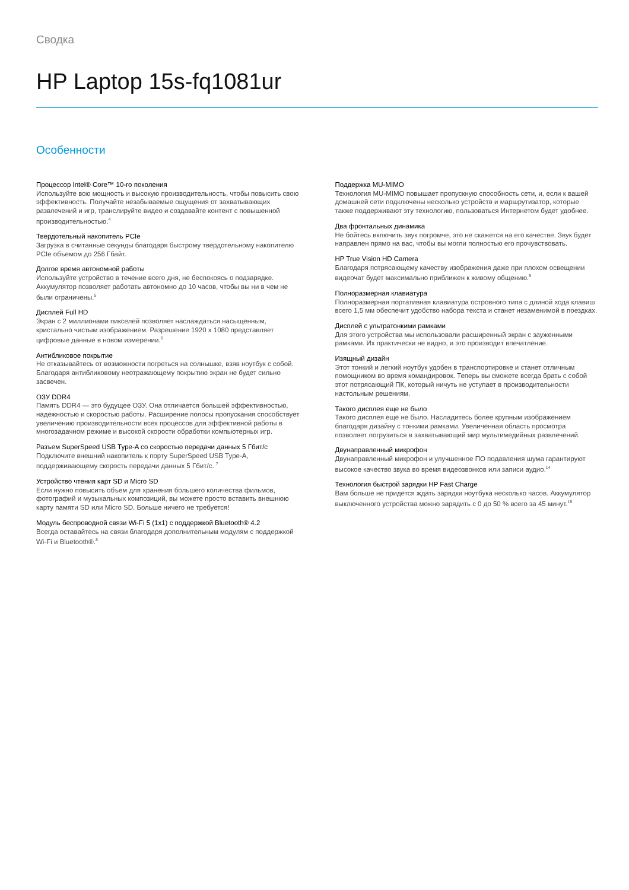Сводка
HP Laptop 15s-fq1081ur
Особенности
Процессор Intel® Core™ 10-го поколения
Используйте всю мощность и высокую производительность, чтобы повысить свою эффективность. Получайте незабываемые ощущения от захватывающих развлечений и игр, транслируйте видео и создавайте контент с повышенной производительностью.<sup>4</sup>
Твердотельный накопитель PCIe
Загрузка в считанные секунды благодаря быстрому твердотельному накопителю PCIe объемом до 256 Гбайт.
Долгое время автономной работы
Используйте устройство в течение всего дня, не беспокоясь о подзарядке. Аккумулятор позволяет работать автономно до 10 часов, чтобы вы ни в чем не были ограничены.<sup>5</sup>
Дисплей Full HD
Экран с 2 миллионами пикселей позволяет наслаждаться насыщенным, кристально чистым изображением. Разрешение 1920 x 1080 представляет цифровые данные в новом измерении.<sup>6</sup>
Антибликовое покрытие
Не отказывайтесь от возможности погреться на солнышке, взяв ноутбук с собой. Благодаря антибликовому неотражающему покрытию экран не будет сильно засвечен.
ОЗУ DDR4
Память DDR4 — это будущее ОЗУ. Она отличается большей эффективностью, надежностью и скоростью работы. Расширение полосы пропускания способствует увеличению производительности всех процессов для эффективной работы в многозадачном режиме и высокой скорости обработки компьютерных игр.
Разъем SuperSpeed USB Type-A со скоростью передачи данных 5 Гбит/с
Подключите внешний накопитель к порту SuperSpeed USB Type-A, поддерживающему скорость передачи данных 5 Гбит/с. <sup>7</sup>
Устройство чтения карт SD и Micro SD
Если нужно повысить объем для хранения большего количества фильмов, фотографий и музыкальных композиций, вы можете просто вставить внешнюю карту памяти SD или Micro SD. Больше ничего не требуется!
Модуль беспроводной связи Wi-Fi 5 (1x1) с поддержкой Bluetooth® 4.2
Всегда оставайтесь на связи благодаря дополнительным модулям с поддержкой Wi-Fi и Bluetooth®.<sup>8</sup>
Поддержка MU-MIMO
Технология MU-MIMO повышает пропускную способность сети, и, если к вашей домашней сети подключены несколько устройств и маршрутизатор, которые также поддерживают эту технологию, пользоваться Интернетом будет удобнее.
Два фронтальных динамика
Не бойтесь включить звук погромче, это не скажется на его качестве. Звук будет направлен прямо на вас, чтобы вы могли полностью его прочувствовать.
HP True Vision HD Camera
Благодаря потрясающему качеству изображения даже при плохом освещении видеочат будет максимально приближен к живому общению.<sup>9</sup>
Полноразмерная клавиатура
Полноразмерная портативная клавиатура островного типа с длиной хода клавиш всего 1,5 мм обеспечит удобство набора текста и станет незаменимой в поездках.
Дисплей с ультратонкими рамками
Для этого устройства мы использовали расширенный экран с зауженными рамками. Их практически не видно, и это производит впечатление.
Изящный дизайн
Этот тонкий и легкий ноутбук удобен в транспортировке и станет отличным помощником во время командировок. Теперь вы сможете всегда брать с собой этот потрясающий ПК, который ничуть не уступает в производительности настольным решениям.
Такого дисплея еще не было
Такого дисплея еще не было. Насладитесь более крупным изображением благодаря дизайну с тонкими рамками. Увеличенная область просмотра позволяет погрузиться в захватывающий мир мультимедийных развлечений.
Двунаправленный микрофон
Двунаправленный микрофон и улучшенное ПО подавления шума гарантируют высокое качество звука во время видеозвонков или записи аудио.<sup>14</sup>
Технология быстрой зарядки HP Fast Charge
Вам больше не придется ждать зарядки ноутбука несколько часов. Аккумулятор выключенного устройства можно зарядить с 0 до 50 % всего за 45 минут.<sup>15</sup>